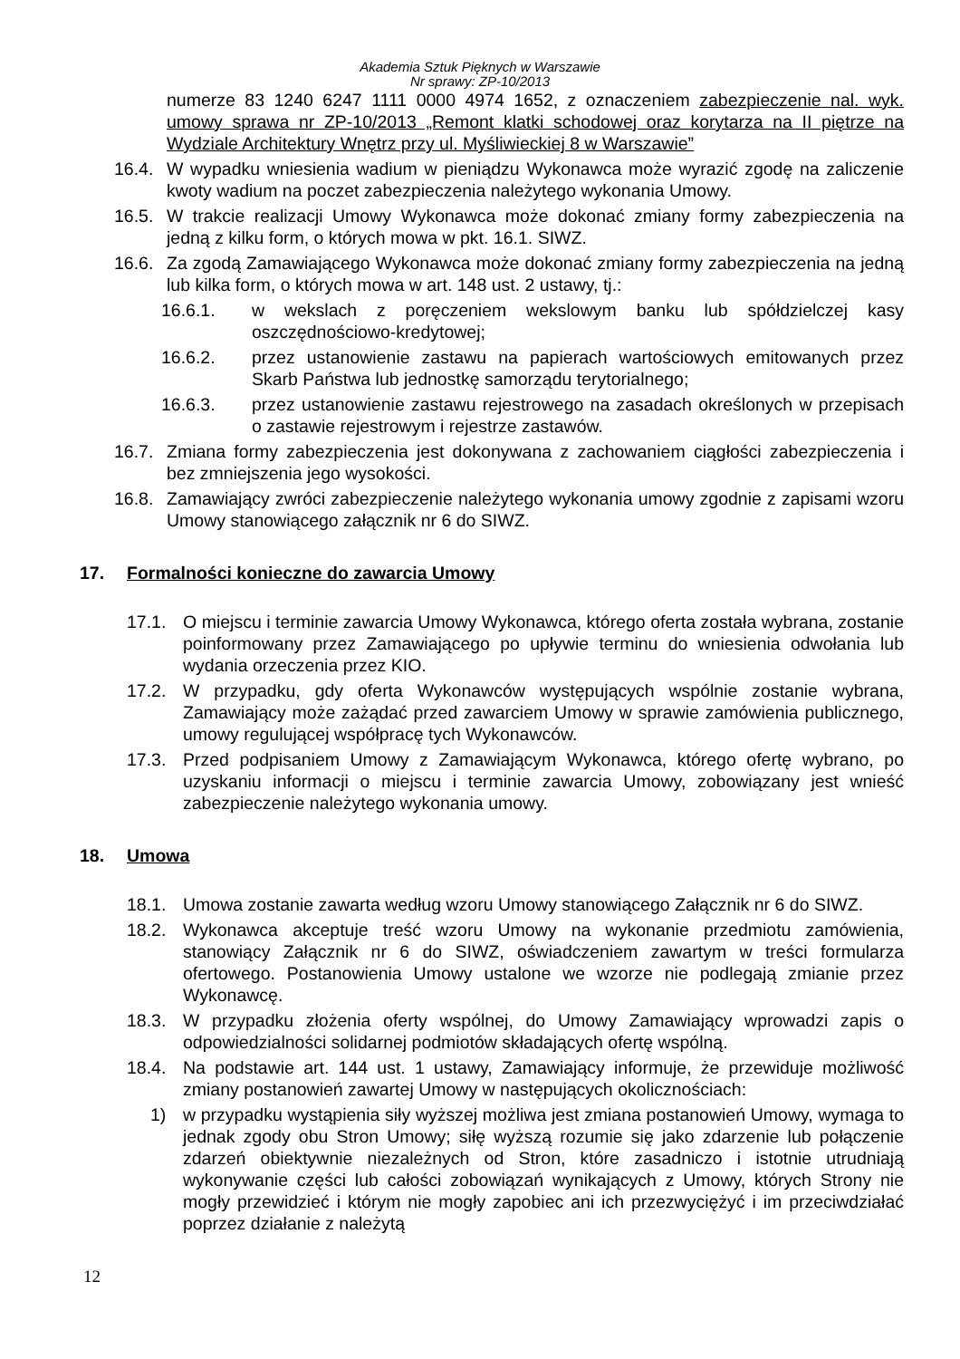Akademia Sztuk Pięknych w Warszawie
Nr sprawy: ZP-10/2013
numerze 83 1240 6247 1111 0000 4974 1652, z oznaczeniem zabezpieczenie nal. wyk. umowy sprawa nr ZP-10/2013 „Remont klatki schodowej oraz korytarza na II piętrze na Wydziale Architektury Wnętrz przy ul. Myśliwieckiej 8 w Warszawie”
16.4. W wypadku wniesienia wadium w pieniądzu Wykonawca może wyrazić zgodę na zaliczenie kwoty wadium na poczet zabezpieczenia należytego wykonania Umowy.
16.5. W trakcie realizacji Umowy Wykonawca może dokonać zmiany formy zabezpieczenia na jedną z kilku form, o których mowa w pkt. 16.1. SIWZ.
16.6. Za zgodą Zamawiającego Wykonawca może dokonać zmiany formy zabezpieczenia na jedną lub kilka form, o których mowa w art. 148 ust. 2 ustawy, tj.:
16.6.1. w wekslach z poręczeniem wekslowym banku lub spółdzielczej kasy oszczędnościowo-kredytowej;
16.6.2. przez ustanowienie zastawu na papierach wartościowych emitowanych przez Skarb Państwa lub jednostkę samorządu terytorialnego;
16.6.3. przez ustanowienie zastawu rejestrowego na zasadach określonych w przepisach o zastawie rejestrowym i rejestrze zastawów.
16.7. Zmiana formy zabezpieczenia jest dokonywana z zachowaniem ciągłości zabezpieczenia i bez zmniejszenia jego wysokości.
16.8. Zamawiający zwróci zabezpieczenie należytego wykonania umowy zgodnie z zapisami wzoru Umowy stanowiącego załącznik nr 6 do SIWZ.
17. Formalności konieczne do zawarcia Umowy
17.1. O miejscu i terminie zawarcia Umowy Wykonawca, którego oferta została wybrana, zostanie poinformowany przez Zamawiającego po upływie terminu do wniesienia odwołania lub wydania orzeczenia przez KIO.
17.2. W przypadku, gdy oferta Wykonawców występujących wspólnie zostanie wybrana, Zamawiający może zażądać przed zawarciem Umowy w sprawie zamówienia publicznego, umowy regulującej współpracę tych Wykonawców.
17.3. Przed podpisaniem Umowy z Zamawiającym Wykonawca, którego ofertę wybrano, po uzyskaniu informacji o miejscu i terminie zawarcia Umowy, zobowiązany jest wnieść zabezpieczenie należytego wykonania umowy.
18. Umowa
18.1. Umowa zostanie zawarta według wzoru Umowy stanowiącego Załącznik nr 6 do SIWZ.
18.2. Wykonawca akceptuje treść wzoru Umowy na wykonanie przedmiotu zamówienia, stanowiący Załącznik nr 6 do SIWZ, oświadczeniem zawartym w treści formularza ofertowego. Postanowienia Umowy ustalone we wzorze nie podlegają zmianie przez Wykonawcę.
18.3. W przypadku złożenia oferty wspólnej, do Umowy Zamawiający wprowadzi zapis o odpowiedzialności solidarnej podmiotów składających ofertę wspólną.
18.4. Na podstawie art. 144 ust. 1 ustawy, Zamawiający informuje, że przewiduje możliwość zmiany postanowień zawartej Umowy w następujących okolicznościach:
1) w przypadku wystąpienia siły wyższej możliwa jest zmiana postanowień Umowy, wymaga to jednak zgody obu Stron Umowy; siłę wyższą rozumie się jako zdarzenie lub połączenie zdarzeń obiektywnie niezależnych od Stron, które zasadniczo i istotnie utrudniają wykonywanie części lub całości zobowiązań wynikających z Umowy, których Strony nie mogły przewidzieć i którym nie mogły zapobiec ani ich przezwyciężyć i im przeciwdziałać poprzez działanie z należytą
12